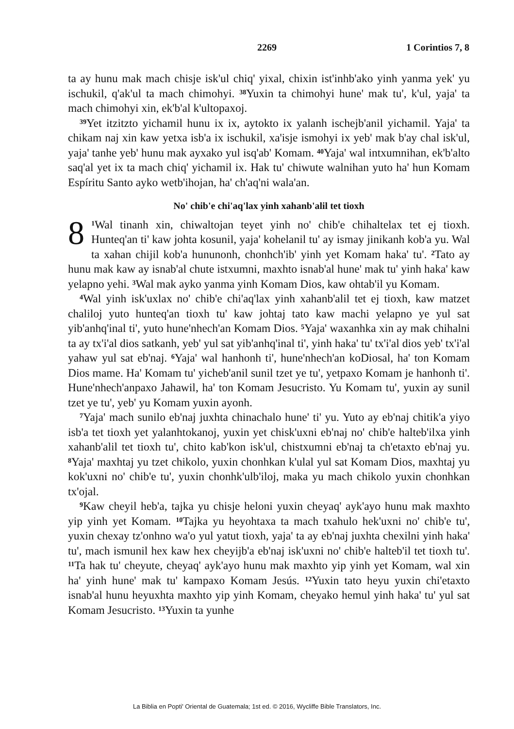2269 1 Corintios 7, 8
ta ay hunu mak mach chisje isk'ul chiq' yixal, chixin ist'inhb'ako yinh yanma yek' yu ischukil, q'ak'ul ta mach chimohyi. <sup>38</sup>Yuxin ta chimohyi hune' mak tu', k'ul, yaja' ta mach chimohyi xin, ek'b'al k'ultopaxoj.
<sup>39</sup> Yet itzitzto yichamil hunu ix ix, aytokto ix yalanh ischejb'anil yichamil. Yaja' ta chikam naj xin kaw yetxa isb'a ix ischukil, xa'isje ismohyi ix yeb' mak b'ay chal isk'ul, yaja' tanhe yeb' hunu mak ayxako yul isq'ab' Komam. <sup>40</sup>Yaja' wal intxumnihan, ek'b'alto saq'al yet ix ta mach chiq' yichamil ix. Hak tu' chiwute walnihan yuto ha' hun Komam Espíritu Santo ayko wetb'ihojan, ha' ch'aq'ni wala'an.
No' chib'e chi'aq'lax yinh xahanb'alil tet tioxh
8<sup>1</sup>Wal tinanh xin, chiwaltojan teyet yinh no' chib'e chihaltelax tet ej tioxh. Hunteq'an ti' kaw johta kosunil, yaja' kohelanil tu' ay ismay jinikanh kob'a yu. Wal ta xahan chijil kob'a hununonh, chonhch'ib' yinh yet Komam haka' tu'. <sup>2</sup>Tato ay hunu mak kaw ay isnab'al chute istxumni, maxhto isnab'al hune' mak tu' yinh haka' kaw yelapno yehi. <sup>3</sup>Wal mak ayko yanma yinh Komam Dios, kaw ohtab'il yu Komam.
<sup>4</sup> Wal yinh isk'uxlax no' chib'e chi'aq'lax yinh xahanb'alil tet ej tioxh, kaw matzet chaliloj yuto hunteq'an tioxh tu' kaw johtaj tato kaw machi yelapno ye yul sat yib'anhq'inal ti', yuto hune'nhech'an Komam Dios. <sup>5</sup>Yaja' waxanhka xin ay mak chihalni ta ay tx'i'al dios satkanh, yeb' yul sat yib'anhq'inal ti', yinh haka' tu' tx'i'al dios yeb' tx'i'al yahaw yul sat eb'naj. <sup>6</sup>Yaja' wal hanhonh ti', hune'nhech'an koDiosal, ha' ton Komam Dios mame. Ha' Komam tu' yicheb'anil sunil tzet ye tu', yetpaxo Komam je hanhonh ti'. Hune'nhech'anpaxo Jahawil, ha' ton Komam Jesucristo. Yu Komam tu', yuxin ay sunil tzet ye tu', yeb' yu Komam yuxin ayonh.
<sup>7</sup> Yaja' mach sunilo eb'naj juxhta chinachalo hune' ti' yu. Yuto ay eb'naj chitik'a yiyo isb'a tet tioxh yet yalanhtokanoj, yuxin yet chisk'uxni eb'naj no' chib'e halteb'ilxa yinh xahanb'alil tet tioxh tu', chito kab'kon isk'ul, chistxumni eb'naj ta ch'etaxto eb'naj yu. <sup>8</sup>Yaja' maxhtaj yu tzet chikolo, yuxin chonhkan k'ulal yul sat Komam Dios, maxhtaj yu kok'uxni no' chib'e tu', yuxin chonhk'ulb'iloj, maka yu mach chikolo yuxin chonhkan tx'ojal.
<sup>9</sup> Kaw cheyil heb'a, tajka yu chisje heloni yuxin cheyaq' ayk'ayo hunu mak maxhto yip yinh yet Komam. <sup>10</sup>Tajka yu heyohtaxa ta mach txahulo hek'uxni no' chib'e tu', yuxin chexay tz'onhno wa'o yul yatut tioxh, yaja' ta ay eb'naj juxhta chexilni yinh haka' tu', mach ismunil hex kaw hex cheyijb'a eb'naj isk'uxni no' chib'e halteb'il tet tioxh tu'. <sup>11</sup>Ta hak tu' cheyute, cheyaq' ayk'ayo hunu mak maxhto yip yinh yet Komam, wal xin ha' yinh hune' mak tu' kampaxo Komam Jesús. <sup>12</sup>Yuxin tato heyu yuxin chi'etaxto isnab'al hunu heyuxhta maxhto yip yinh Komam, cheyako hemul yinh haka' tu' yul sat Komam Jesucristo. <sup>13</sup>Yuxin ta yunhe
La Biblia en Popti' Oriental de Guatemala; 1st ed. © 2016, Wycliffe Bible Translators, Inc.